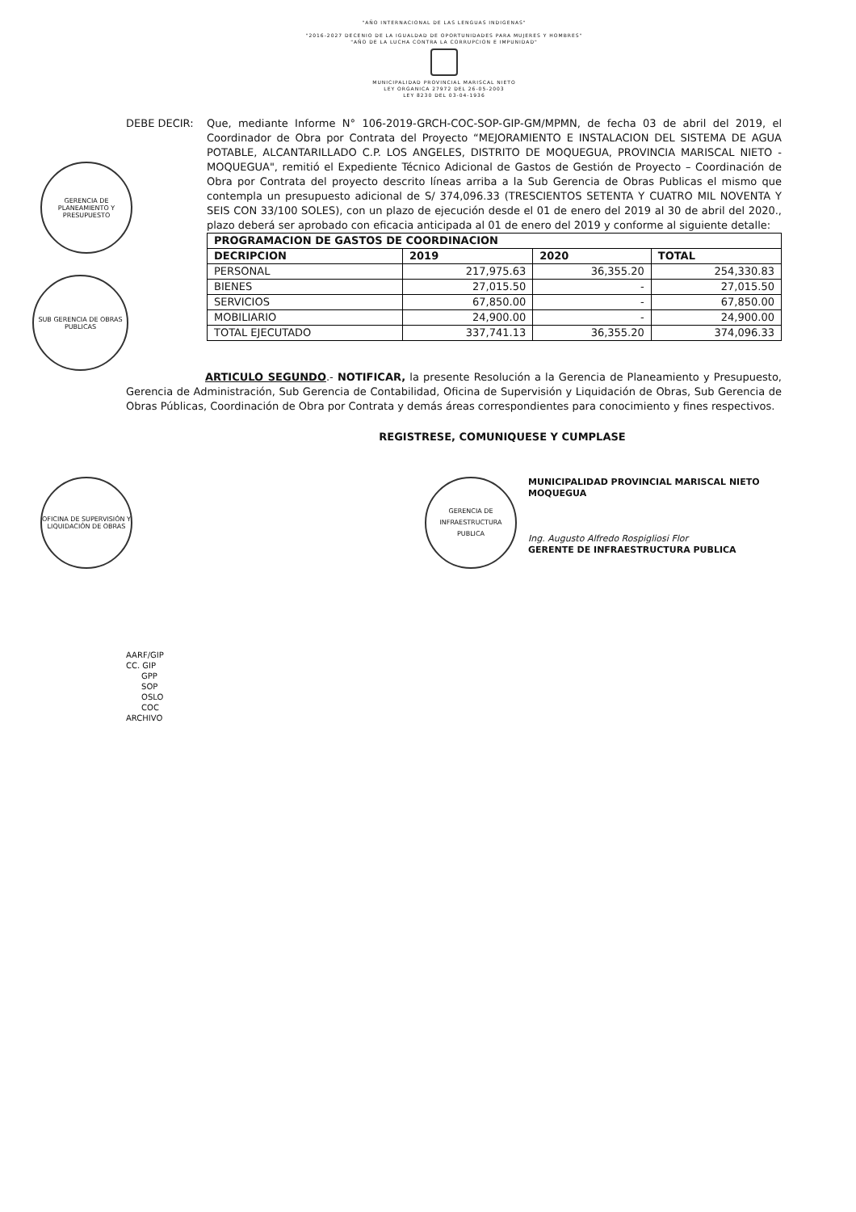"AÑO INTERNACIONAL DE LAS LENGUAS INDIGENAS"
"2016-2027 DECENIO DE LA IGUALDAD DE OPORTUNIDADES PARA MUJERES Y HOMBRES"
"AÑO DE LA LUCHA CONTRA LA CORRUPCION E IMPUNIDAD"
MUNICIPALIDAD PROVINCIAL MARISCAL NIETO
LEY ORGANICA 27972 DEL 26-05-2003
LEY 8230 DEL 03-04-1936
GERENCIA DE PLANEAMIENTO Y PRESUPUESTO
SUB GERENCIA DE OBRAS PUBLICAS
OFICINA DE SUPERVISIÓN Y LIQUIDACIÓN DE OBRAS
DEBE DECIR: Que, mediante Informe N° 106-2019-GRCH-COC-SOP-GIP-GM/MPMN, de fecha 03 de abril del 2019, el Coordinador de Obra por Contrata del Proyecto “MEJORAMIENTO E INSTALACION DEL SISTEMA DE AGUA POTABLE, ALCANTARILLADO C.P. LOS ANGELES, DISTRITO DE MOQUEGUA, PROVINCIA MARISCAL NIETO - MOQUEGUA", remitió el Expediente Técnico Adicional de Gastos de Gestión de Proyecto – Coordinación de Obra por Contrata del proyecto descrito líneas arriba a la Sub Gerencia de Obras Publicas el mismo que contempla un presupuesto adicional de S/ 374,096.33 (TRESCIENTOS SETENTA Y CUATRO MIL NOVENTA Y SEIS CON 33/100 SOLES), con un plazo de ejecución desde el 01 de enero del 2019 al 30 de abril del 2020., plazo deberá ser aprobado con eficacia anticipada al 01 de enero del 2019 y conforme al siguiente detalle:
| PROGRAMACION DE GASTOS DE COORDINACION | | | |
| --- | --- | --- | --- |
| DECRIPCION | 2019 | 2020 | TOTAL |
| PERSONAL | 217,975.63 | 36,355.20 | 254,330.83 |
| BIENES | 27,015.50 | - | 27,015.50 |
| SERVICIOS | 67,850.00 | - | 67,850.00 |
| MOBILIARIO | 24,900.00 | - | 24,900.00 |
| TOTAL EJECUTADO | 337,741.13 | 36,355.20 | 374,096.33 |
ARTICULO SEGUNDO.- NOTIFICAR, la presente Resolución a la Gerencia de Planeamiento y Presupuesto, Gerencia de Administración, Sub Gerencia de Contabilidad, Oficina de Supervisión y Liquidación de Obras, Sub Gerencia de Obras Públicas, Coordinación de Obra por Contrata y demás áreas correspondientes para conocimiento y fines respectivos.
REGISTRESE, COMUNIQUESE Y CUMPLASE
GERENCIA DE INFRAESTRUCTURA PUBLICA
MUNICIPALIDAD PROVINCIAL MARISCAL NIETO
MOQUEGUA
Ing. Augusto Alfredo Rospigliosi Flor
GERENTE DE INFRAESTRUCTURA PUBLICA
AARF/GIP
CC. GIP
GPP
SOP
OSLO
COC
ARCHIVO